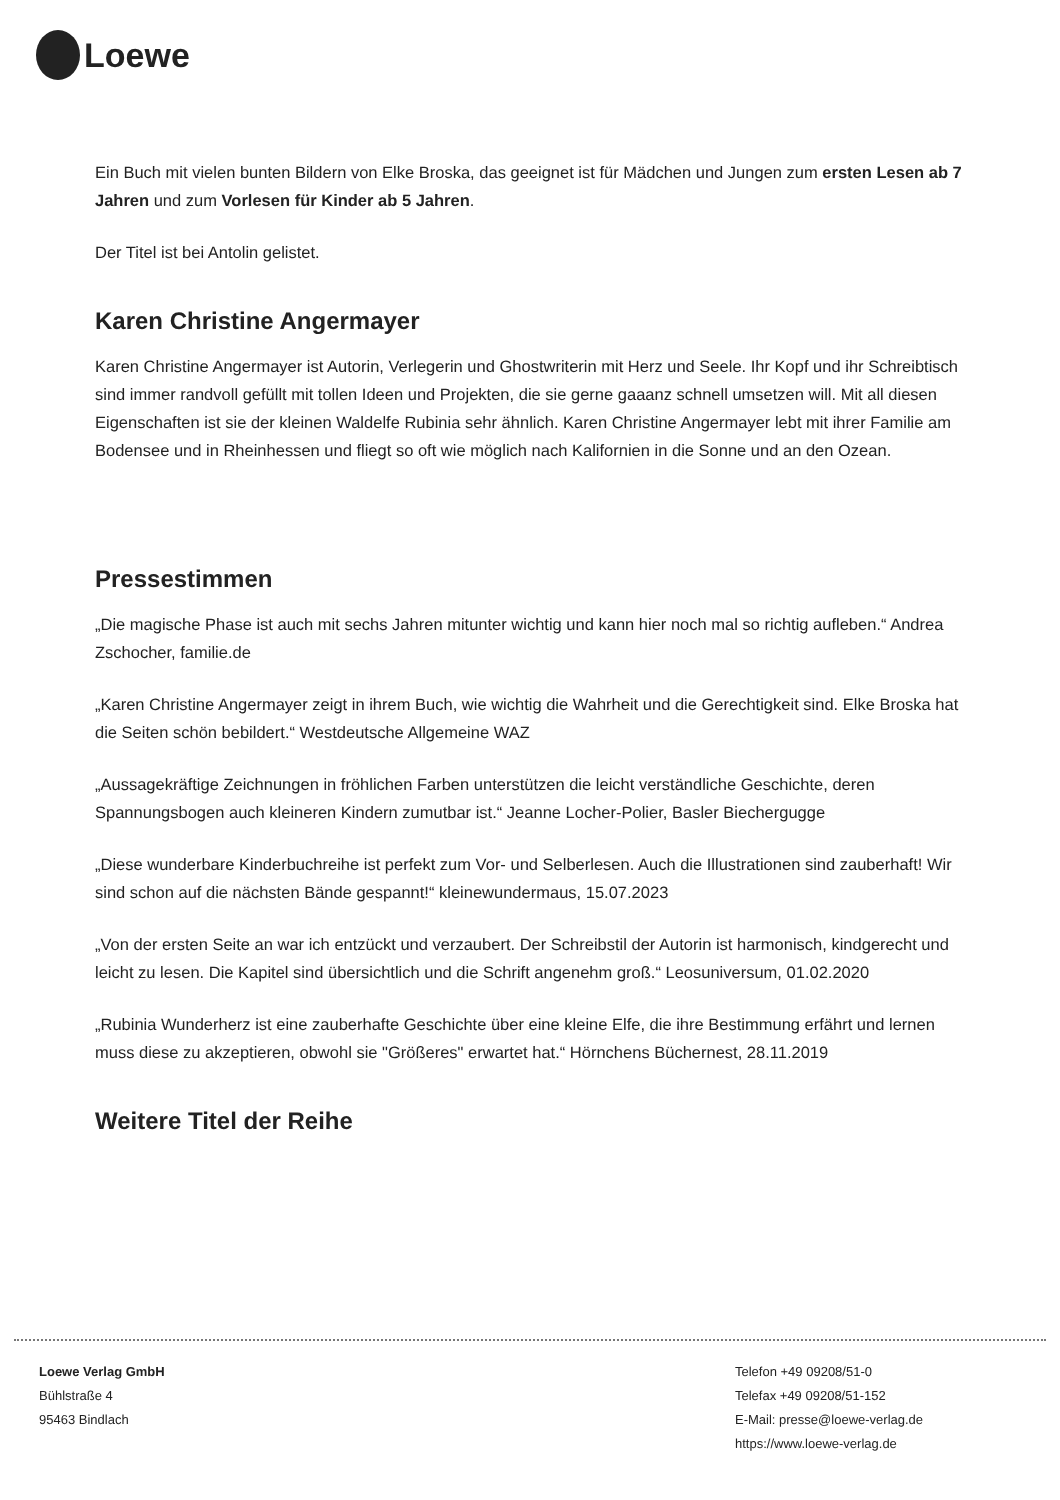Loewe
Ein Buch mit vielen bunten Bildern von Elke Broska, das geeignet ist für Mädchen und Jungen zum ersten Lesen ab 7 Jahren und zum Vorlesen für Kinder ab 5 Jahren.
Der Titel ist bei Antolin gelistet.
Karen Christine Angermayer
Karen Christine Angermayer ist Autorin, Verlegerin und Ghostwriterin mit Herz und Seele. Ihr Kopf und ihr Schreibtisch sind immer randvoll gefüllt mit tollen Ideen und Projekten, die sie gerne gaaanz schnell umsetzen will. Mit all diesen Eigenschaften ist sie der kleinen Waldelfe Rubinia sehr ähnlich. Karen Christine Angermayer lebt mit ihrer Familie am Bodensee und in Rheinhessen und fliegt so oft wie möglich nach Kalifornien in die Sonne und an den Ozean.
Pressestimmen
„Die magische Phase ist auch mit sechs Jahren mitunter wichtig und kann hier noch mal so richtig aufleben.“ Andrea Zschocher, familie.de
„Karen Christine Angermayer zeigt in ihrem Buch, wie wichtig die Wahrheit und die Gerechtigkeit sind. Elke Broska hat die Seiten schön bebildert.“ Westdeutsche Allgemeine WAZ
„Aussagekräftige Zeichnungen in fröhlichen Farben unterstützen die leicht verständliche Geschichte, deren Spannungsbogen auch kleineren Kindern zumutbar ist.“ Jeanne Locher-Polier, Basler Biechergugge
„Diese wunderbare Kinderbuchreihe ist perfekt zum Vor- und Selberlesen. Auch die Illustrationen sind zauberhaft! Wir sind schon auf die nächsten Bände gespannt!“ kleinewundermaus, 15.07.2023
„Von der ersten Seite an war ich entzückt und verzaubert. Der Schreibstil der Autorin ist harmonisch, kindgerecht und leicht zu lesen. Die Kapitel sind übersichtlich und die Schrift angenehm groß.“ Leosuniversum, 01.02.2020
„Rubinia Wunderherz ist eine zauberhafte Geschichte über eine kleine Elfe, die ihre Bestimmung erfährt und lernen muss diese zu akzeptieren, obwohl sie "Größeres" erwartet hat.“ Hörnchens Büchernest, 28.11.2019
Weitere Titel der Reihe
Loewe Verlag GmbH
Bühlstraße 4
95463 Bindlach
Telefon +49 09208/51-0
Telefax +49 09208/51-152
E-Mail: presse@loewe-verlag.de
https://www.loewe-verlag.de